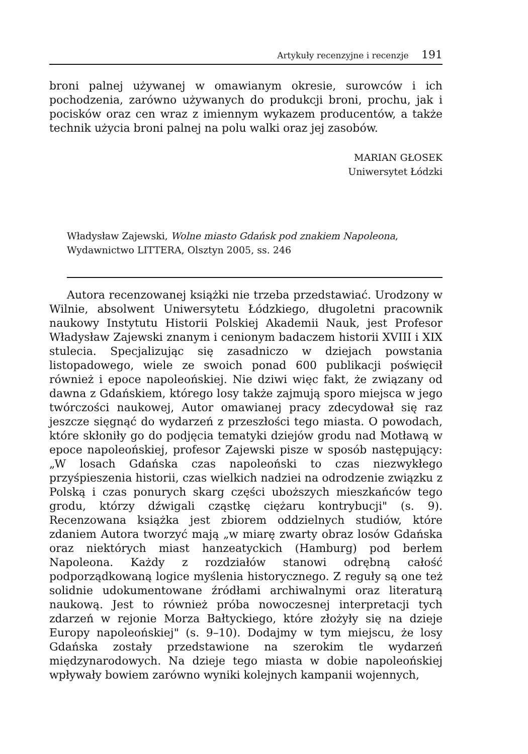Artykuły recenzyjne i recenzje 191
broni palnej używanej w omawianym okresie, surowców i ich pochodzenia, zarówno używanych do produkcji broni, prochu, jak i pocisków oraz cen wraz z imiennym wykazem producentów, a także technik użycia broni palnej na polu walki oraz jej zasobów.
MARIAN GŁOSEK
Uniwersytet Łódzki
Władysław Zajewski, Wolne miasto Gdańsk pod znakiem Napoleona, Wydawnictwo LITTERA, Olsztyn 2005, ss. 246
Autora recenzowanej książki nie trzeba przedstawiać. Urodzony w Wilnie, absolwent Uniwersytetu Łódzkiego, długoletni pracownik naukowy Instytutu Historii Polskiej Akademii Nauk, jest Profesor Władysław Zajewski znanym i cenionym badaczem historii XVIII i XIX stulecia. Specjalizując się zasadniczo w dziejach powstania listopadowego, wiele ze swoich ponad 600 publikacji poświęcił również i epoce napoleońskiej. Nie dziwi więc fakt, że związany od dawna z Gdańskiem, którego losy także zajmują sporo miejsca w jego twórczości naukowej, Autor omawianej pracy zdecydował się raz jeszcze sięgnąć do wydarzeń z przeszłości tego miasta. O powodach, które skłoniły go do podjęcia tematyki dziejów grodu nad Motławą w epoce napoleońskiej, profesor Zajewski pisze w sposób następujący: „W losach Gdańska czas napoleoński to czas niezwykłego przyśpieszenia historii, czas wielkich nadziei na odrodzenie związku z Polską i czas ponurych skarg części uboższych mieszkańców tego grodu, którzy dźwigali cząstkę ciężaru kontrybucji" (s. 9). Recenzowana książka jest zbiorem oddzielnych studiów, które zdaniem Autora tworzyć mają „w miarę zwarty obraz losów Gdańska oraz niektórych miast hanzeatyckich (Hamburg) pod berłem Napoleona. Każdy z rozdziałów stanowi odrębną całość podporządkowaną logice myślenia historycznego. Z reguły są one też solidnie udokumentowane źródłami archiwalnymi oraz literaturą naukową. Jest to również próba nowoczesnej interpretacji tych zdarzeń w rejonie Morza Bałtyckiego, które złożyły się na dzieje Europy napoleońskiej" (s. 9–10). Dodajmy w tym miejscu, że losy Gdańska zostały przedstawione na szerokim tle wydarzeń międzynarodowych. Na dzieje tego miasta w dobie napoleońskiej wpływały bowiem zarówno wyniki kolejnych kampanii wojennych,